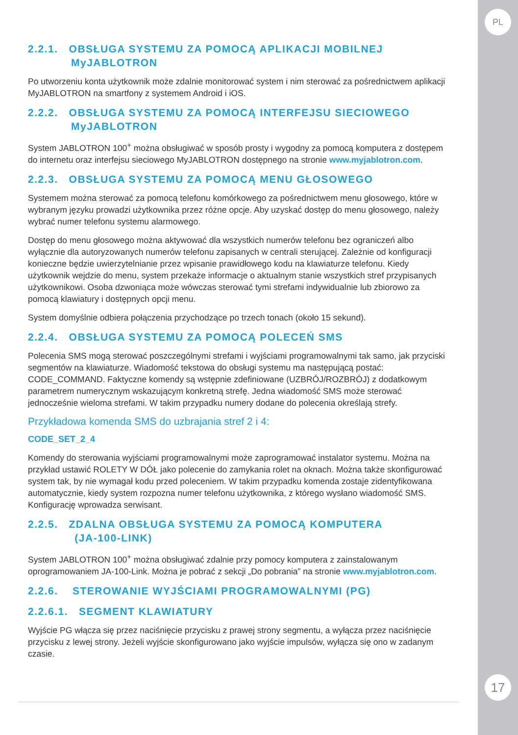PL
17
2.2.1. OBSŁUGA SYSTEMU ZA POMOCĄ APLIKACJI MOBILNEJ
MyJABLOTRON
Po utworzeniu konta użytkownik może zdalnie monitorować system i nim sterować za pośrednictwem aplikacji MyJABLOTRON na smartfony z systemem Android i iOS.
2.2.2. OBSŁUGA SYSTEMU ZA POMOCĄ INTERFEJSU SIECIOWEGO
MyJABLOTRON
System JABLOTRON 100<sup>+</sup> można obsługiwać w sposób prosty i wygodny za pomocą komputera z dostępem do internetu oraz interfejsu sieciowego MyJABLOTRON dostępnego na stronie www.myjablotron.com.
2.2.3. OBSŁUGA SYSTEMU ZA POMOCĄ MENU GŁOSOWEGO
Systemem można sterować za pomocą telefonu komórkowego za pośrednictwem menu głosowego, które w wybranym języku prowadzi użytkownika przez różne opcje. Aby uzyskać dostęp do menu głosowego, należy wybrać numer telefonu systemu alarmowego.
Dostęp do menu głosowego można aktywować dla wszystkich numerów telefonu bez ograniczeń albo wyłącznie dla autoryzowanych numerów telefonu zapisanych w centrali sterującej. Zależnie od konfiguracji konieczne będzie uwierzytelnianie przez wpisanie prawidłowego kodu na klawiaturze telefonu. Kiedy użytkownik wejdzie do menu, system przekaże informacje o aktualnym stanie wszystkich stref przypisanych użytkownikowi. Osoba dzwoniąca może wówczas sterować tymi strefami indywidualnie lub zbiorowo za pomocą klawiatury i dostępnych opcji menu.
System domyślnie odbiera połączenia przychodzące po trzech tonach (około 15 sekund).
2.2.4. OBSŁUGA SYSTEMU ZA POMOCĄ POLECEŃ SMS
Polecenia SMS mogą sterować poszczególnymi strefami i wyjściami programowalnymi tak samo, jak przyciski segmentów na klawiaturze. Wiadomość tekstowa do obsługi systemu ma następującą postać: CODE_COMMAND. Faktyczne komendy są wstępnie zdefiniowane (UZBRÓJ/ROZBRÓJ) z dodatkowym parametrem numerycznym wskazującym konkretną strefę. Jedna wiadomość SMS może sterować jednocześnie wieloma strefami. W takim przypadku numery dodane do polecenia określają strefy.
Przykładowa komenda SMS do uzbrajania stref 2 i 4:
CODE_SET_2_4
Komendy do sterowania wyjściami programowalnymi może zaprogramować instalator systemu. Można na przykład ustawić ROLETY W DÓŁ jako polecenie do zamykania rolet na oknach. Można także skonfigurować system tak, by nie wymagał kodu przed poleceniem. W takim przypadku komenda zostaje zidentyfikowana automatycznie, kiedy system rozpozna numer telefonu użytkownika, z którego wysłano wiadomość SMS. Konfigurację wprowadza serwisant.
2.2.5. ZDALNA OBSŁUGA SYSTEMU ZA POMOCĄ KOMPUTERA
(JA-100-LINK)
System JABLOTRON 100<sup>+</sup> można obsługiwać zdalnie przy pomocy komputera z zainstalowanym oprogramowaniem JA-100-Link. Można je pobrać z sekcji „Do pobrania” na stronie www.myjablotron.com.
2.2.6. STEROWANIE WYJŚCIAMI PROGRAMOWALNYMI (PG)
2.2.6.1. SEGMENT KLAWIATURY
Wyjście PG włącza się przez naciśnięcie przycisku z prawej strony segmentu, a wyłącza przez naciśnięcie przycisku z lewej strony. Jeżeli wyjście skonfigurowano jako wyjście impulsów, wyłącza się ono w zadanym czasie.